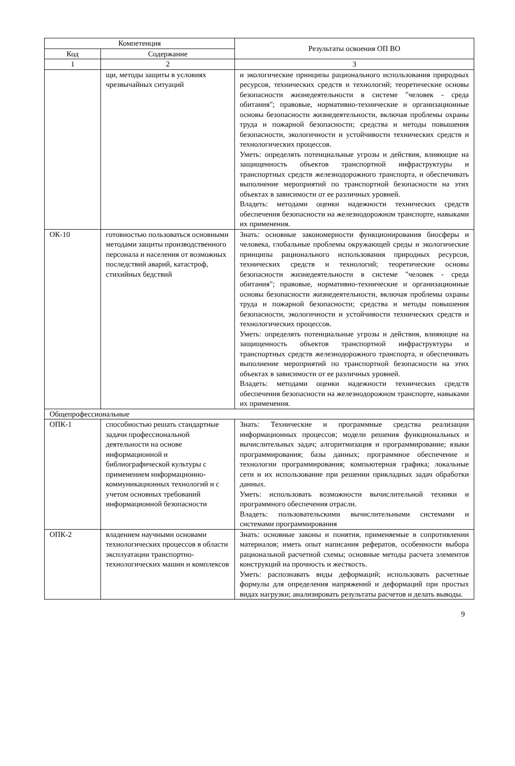| Компетенция | | Результаты освоения ОП ВО |
| --- | --- | --- |
| Код | Содержание | |
| 1 | 2 | 3 |
| | щи, методы защиты в условиях чрезвычайных ситуаций | и экологические принципы рационального использования природных ресурсов, технических средств и технологий; теоретические основы безопасности жизнедеятельности в системе "человек - среда обитания"; правовые, нормативно-технические и организационные основы безопасности жизнедеятельности, включая проблемы охраны труда и пожарной безопасности; средства и методы повышения безопасности, экологичности и устойчивости технических средств и технологических процессов. Уметь: определять потенциальные угрозы и действия, влияющие на защищенность объектов транспортной инфраструктуры и транспортных средств железнодорожного транспорта, и обеспечивать выполнение мероприятий по транспортной безопасности на этих объектах в зависимости от ее различных уровней. Владеть: методами оценки надежности технических средств обеспечения безопасности на железнодорожном транспорте, навыками их применения. |
| ОК-10 | готовностью пользоваться основными методами защиты производственного персонала и населения от возможных последствий аварий, катастроф, стихийных бедствий | Знать: основные закономерности функционирования биосферы и человека, глобальные проблемы окружающей среды и экологические принципы рационального использования природных ресурсов, технических средств и технологий; теоретические основы безопасности жизнедеятельности в системе "человек - среда обитания"; правовые, нормативно-технические и организационные основы безопасности жизнедеятельности, включая проблемы охраны труда и пожарной безопасности; средства и методы повышения безопасности, экологичности и устойчивости технических средств и технологических процессов. Уметь: определять потенциальные угрозы и действия, влияющие на защищенность объектов транспортной инфраструктуры и транспортных средств железнодорожного транспорта, и обеспечивать выполнение мероприятий по транспортной безопасности на этих объектах в зависимости от ее различных уровней. Владеть: методами оценки надежности технических средств обеспечения безопасности на железнодорожном транспорте, навыками их применения. |
| Общепрофессиональные | | |
| ОПК-1 | способностью решать стандартные задачи профессиональной деятельности на основе информационной и библиографической культуры с применением информационно-коммуникационных технологий и с учетом основных требований информационной безопасности | Знать: Технические и программные средства реализации информационных процессов; модели решения функциональных и вычислительных задач; алгоритмизация и программирование; языки программирования; базы данных; программное обеспечение и технологии программирования; компьютерная графика; локальные сети и их использование при решении прикладных задач обработки данных. Уметь: использовать возможности вычислительной техники и программного обеспечения отрасли. Владеть: пользовательскими вычислительными системами и системами программирования |
| ОПК-2 | владением научными основами технологических процессов в области эксплуатации транспортно-технологических машин и комплексов | Знать: основные законы и понятия, применяемые в сопротивлении материалов; иметь опыт написания рефератов, особенности выбора рациональной расчетной схемы; основные методы расчета элементов конструкций на прочность и жесткость. Уметь: распознавать виды деформаций; использовать расчетные формулы для определения напряжений и деформаций при простых видах нагрузки; анализировать результаты расчетов и делать выводы. |
9